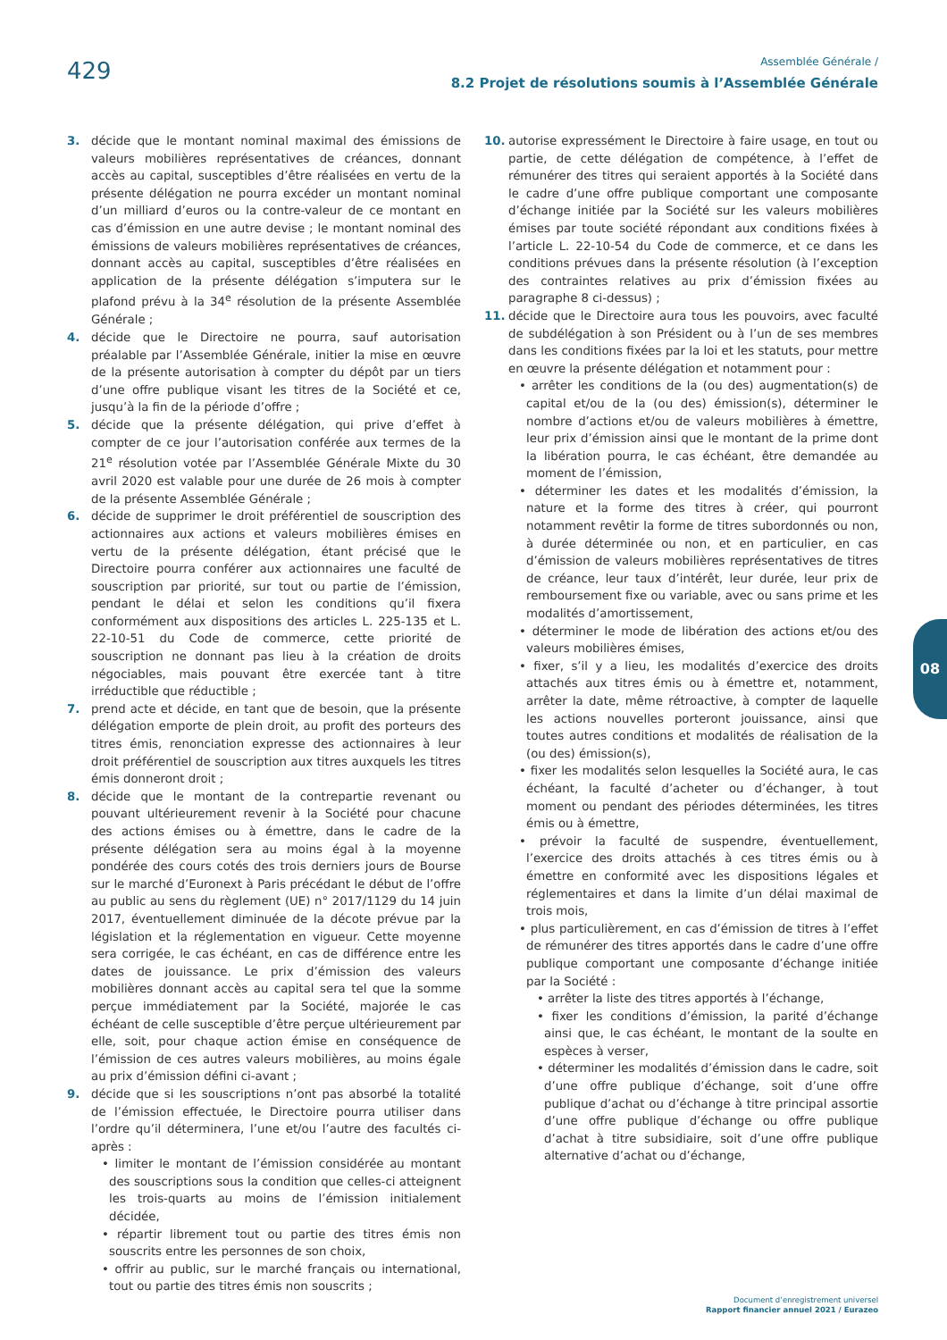429
Assemblée Générale /
8.2 Projet de résolutions soumis à l’Assemblée Générale
3. décide que le montant nominal maximal des émissions de valeurs mobilières représentatives de créances, donnant accès au capital, susceptibles d’être réalisées en vertu de la présente délégation ne pourra excéder un montant nominal d’un milliard d’euros ou la contre-valeur de ce montant en cas d’émission en une autre devise ; le montant nominal des émissions de valeurs mobilières représentatives de créances, donnant accès au capital, susceptibles d’être réalisées en application de la présente délégation s’imputera sur le plafond prévu à la 34<sup>e</sup> résolution de la présente Assemblée Générale ;
4. décide que le Directoire ne pourra, sauf autorisation préalable par l’Assemblée Générale, initier la mise en œuvre de la présente autorisation à compter du dépôt par un tiers d’une offre publique visant les titres de la Société et ce, jusqu’à la fin de la période d’offre ;
5. décide que la présente délégation, qui prive d’effet à compter de ce jour l’autorisation conférée aux termes de la 21<sup>e</sup> résolution votée par l’Assemblée Générale Mixte du 30 avril 2020 est valable pour une durée de 26 mois à compter de la présente Assemblée Générale ;
6. décide de supprimer le droit préférentiel de souscription des actionnaires aux actions et valeurs mobilières émises en vertu de la présente délégation, étant précisé que le Directoire pourra conférer aux actionnaires une faculté de souscription par priorité, sur tout ou partie de l’émission, pendant le délai et selon les conditions qu’il fixera conformément aux dispositions des articles L. 225-135 et L. 22-10-51 du Code de commerce, cette priorité de souscription ne donnant pas lieu à la création de droits négociables, mais pouvant être exercée tant à titre irréductible que réductible ;
7. prend acte et décide, en tant que de besoin, que la présente délégation emporte de plein droit, au profit des porteurs des titres émis, renonciation expresse des actionnaires à leur droit préférentiel de souscription aux titres auxquels les titres émis donneront droit ;
8. décide que le montant de la contrepartie revenant ou pouvant ultérieurement revenir à la Société pour chacune des actions émises ou à émettre, dans le cadre de la présente délégation sera au moins égal à la moyenne pondérée des cours cotés des trois derniers jours de Bourse sur le marché d’Euronext à Paris précédant le début de l’offre au public au sens du règlement (UE) n° 2017/1129 du 14 juin 2017, éventuellement diminuée de la décote prévue par la législation et la réglementation en vigueur. Cette moyenne sera corrigée, le cas échéant, en cas de différence entre les dates de jouissance. Le prix d’émission des valeurs mobilières donnant accès au capital sera tel que la somme perçue immédiatement par la Société, majorée le cas échéant de celle susceptible d’être perçue ultérieurement par elle, soit, pour chaque action émise en conséquence de l’émission de ces autres valeurs mobilières, au moins égale au prix d’émission défini ci-avant ;
9. décide que si les souscriptions n’ont pas absorbé la totalité de l’émission effectuée, le Directoire pourra utiliser dans l’ordre qu’il déterminera, l’une et/ou l’autre des facultés ci-après :
• limiter le montant de l’émission considérée au montant des souscriptions sous la condition que celles-ci atteignent les trois-quarts au moins de l’émission initialement décidée,
• répartir librement tout ou partie des titres émis non souscrits entre les personnes de son choix,
• offrir au public, sur le marché français ou international, tout ou partie des titres émis non souscrits ;
10. autorise expressément le Directoire à faire usage, en tout ou partie, de cette délégation de compétence, à l’effet de rémunérer des titres qui seraient apportés à la Société dans le cadre d’une offre publique comportant une composante d’échange initiée par la Société sur les valeurs mobilières émises par toute société répondant aux conditions fixées à l’article L. 22-10-54 du Code de commerce, et ce dans les conditions prévues dans la présente résolution (à l’exception des contraintes relatives au prix d’émission fixées au paragraphe 8 ci-dessus) ;
11. décide que le Directoire aura tous les pouvoirs, avec faculté de subdélégation à son Président ou à l’un de ses membres dans les conditions fixées par la loi et les statuts, pour mettre en œuvre la présente délégation et notamment pour :
• arrêter les conditions de la (ou des) augmentation(s) de capital et/ou de la (ou des) émission(s), déterminer le nombre d’actions et/ou de valeurs mobilières à émettre, leur prix d’émission ainsi que le montant de la prime dont la libération pourra, le cas échéant, être demandée au moment de l’émission,
• déterminer les dates et les modalités d’émission, la nature et la forme des titres à créer, qui pourront notamment revêtir la forme de titres subordonnés ou non, à durée déterminée ou non, et en particulier, en cas d’émission de valeurs mobilières représentatives de titres de créance, leur taux d’intérêt, leur durée, leur prix de remboursement fixe ou variable, avec ou sans prime et les modalités d’amortissement,
• déterminer le mode de libération des actions et/ou des valeurs mobilières émises,
• fixer, s’il y a lieu, les modalités d’exercice des droits attachés aux titres émis ou à émettre et, notamment, arrêter la date, même rétroactive, à compter de laquelle les actions nouvelles porteront jouissance, ainsi que toutes autres conditions et modalités de réalisation de la (ou des) émission(s),
• fixer les modalités selon lesquelles la Société aura, le cas échéant, la faculté d’acheter ou d’échanger, à tout moment ou pendant des périodes déterminées, les titres émis ou à émettre,
• prévoir la faculté de suspendre, éventuellement, l’exercice des droits attachés à ces titres émis ou à émettre en conformité avec les dispositions légales et réglementaires et dans la limite d’un délai maximal de trois mois,
• plus particulièrement, en cas d’émission de titres à l’effet de rémunérer des titres apportés dans le cadre d’une offre publique comportant une composante d’échange initiée par la Société :
• arrêter la liste des titres apportés à l’échange,
• fixer les conditions d’émission, la parité d’échange ainsi que, le cas échéant, le montant de la soulte en espèces à verser,
• déterminer les modalités d’émission dans le cadre, soit d’une offre publique d’échange, soit d’une offre publique d’achat ou d’échange à titre principal assortie d’une offre publique d’échange ou offre publique d’achat à titre subsidiaire, soit d’une offre publique alternative d’achat ou d’échange,
08
Document d’enregistrement universel
Rapport financier annuel 2021 / Eurazeo